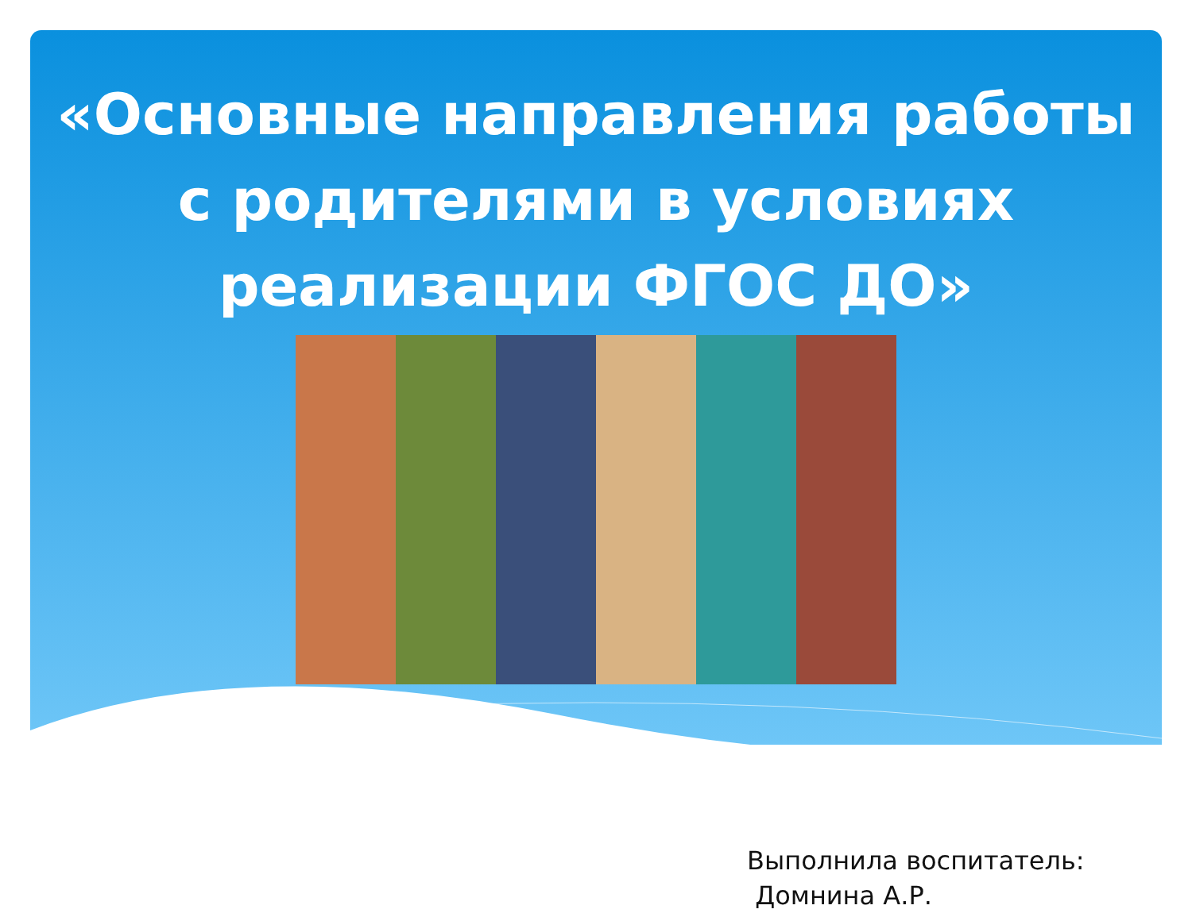«Основные направления работы с родителями в условиях реализации ФГОС ДО»
Выполнила воспитатель:
Домнина А.Р.